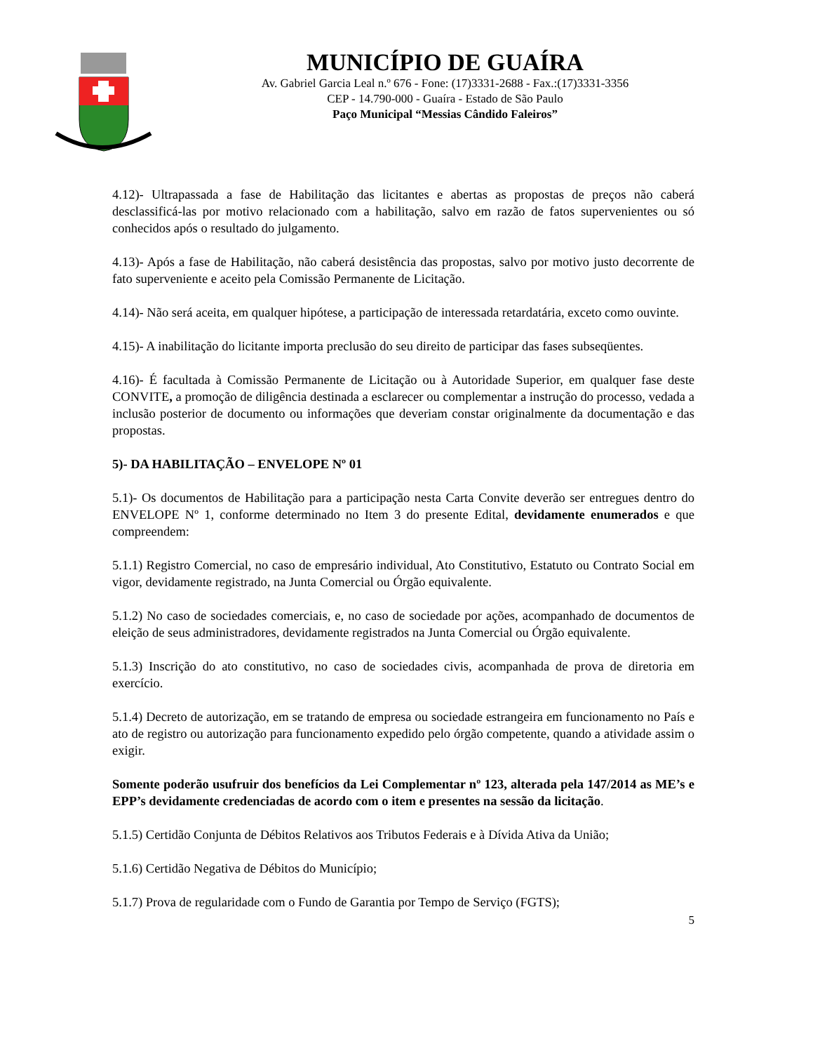MUNICÍPIO DE GUAÍRA
Av. Gabriel Garcia Leal n.º 676 - Fone: (17)3331-2688 - Fax.:(17)3331-3356
CEP - 14.790-000 - Guaíra - Estado de São Paulo
Paço Municipal “Messias Cândido Faleiros”
4.12)- Ultrapassada a fase de Habilitação das licitantes e abertas as propostas de preços não caberá desclassificá-las por motivo relacionado com a habilitação, salvo em razão de fatos supervenientes ou só conhecidos após o resultado do julgamento.
4.13)- Após a fase de Habilitação, não caberá desistência das propostas, salvo por motivo justo decorrente de fato superveniente e aceito pela Comissão Permanente de Licitação.
4.14)- Não será aceita, em qualquer hipótese, a participação de interessada retardatária, exceto como ouvinte.
4.15)- A inabilitação do licitante importa preclusão do seu direito de participar das fases subseqüentes.
4.16)- É facultada à Comissão Permanente de Licitação ou à Autoridade Superior, em qualquer fase deste CONVITE, a promoção de diligência destinada a esclarecer ou complementar a instrução do processo, vedada a inclusão posterior de documento ou informações que deveriam constar originalmente da documentação e das propostas.
5)- DA HABILITAÇÃO – ENVELOPE Nº 01
5.1)- Os documentos de Habilitação para a participação nesta Carta Convite deverão ser entregues dentro do ENVELOPE Nº 1, conforme determinado no Item 3 do presente Edital, devidamente enumerados e que compreendem:
5.1.1) Registro Comercial, no caso de empresário individual, Ato Constitutivo, Estatuto ou Contrato Social em vigor, devidamente registrado, na Junta Comercial ou Órgão equivalente.
5.1.2) No caso de sociedades comerciais, e, no caso de sociedade por ações, acompanhado de documentos de eleição de seus administradores, devidamente registrados na Junta Comercial ou Órgão equivalente.
5.1.3) Inscrição do ato constitutivo, no caso de sociedades civis, acompanhada de prova de diretoria em exercício.
5.1.4) Decreto de autorização, em se tratando de empresa ou sociedade estrangeira em funcionamento no País e ato de registro ou autorização para funcionamento expedido pelo órgão competente, quando a atividade assim o exigir.
Somente poderão usufruir dos benefícios da Lei Complementar nº 123, alterada pela 147/2014 as ME’s e EPP’s devidamente credenciadas de acordo com o item e presentes na sessão da licitação.
5.1.5) Certidão Conjunta de Débitos Relativos aos Tributos Federais e à Dívida Ativa da União;
5.1.6) Certidão Negativa de Débitos do Município;
5.1.7) Prova de regularidade com o Fundo de Garantia por Tempo de Serviço (FGTS);
5